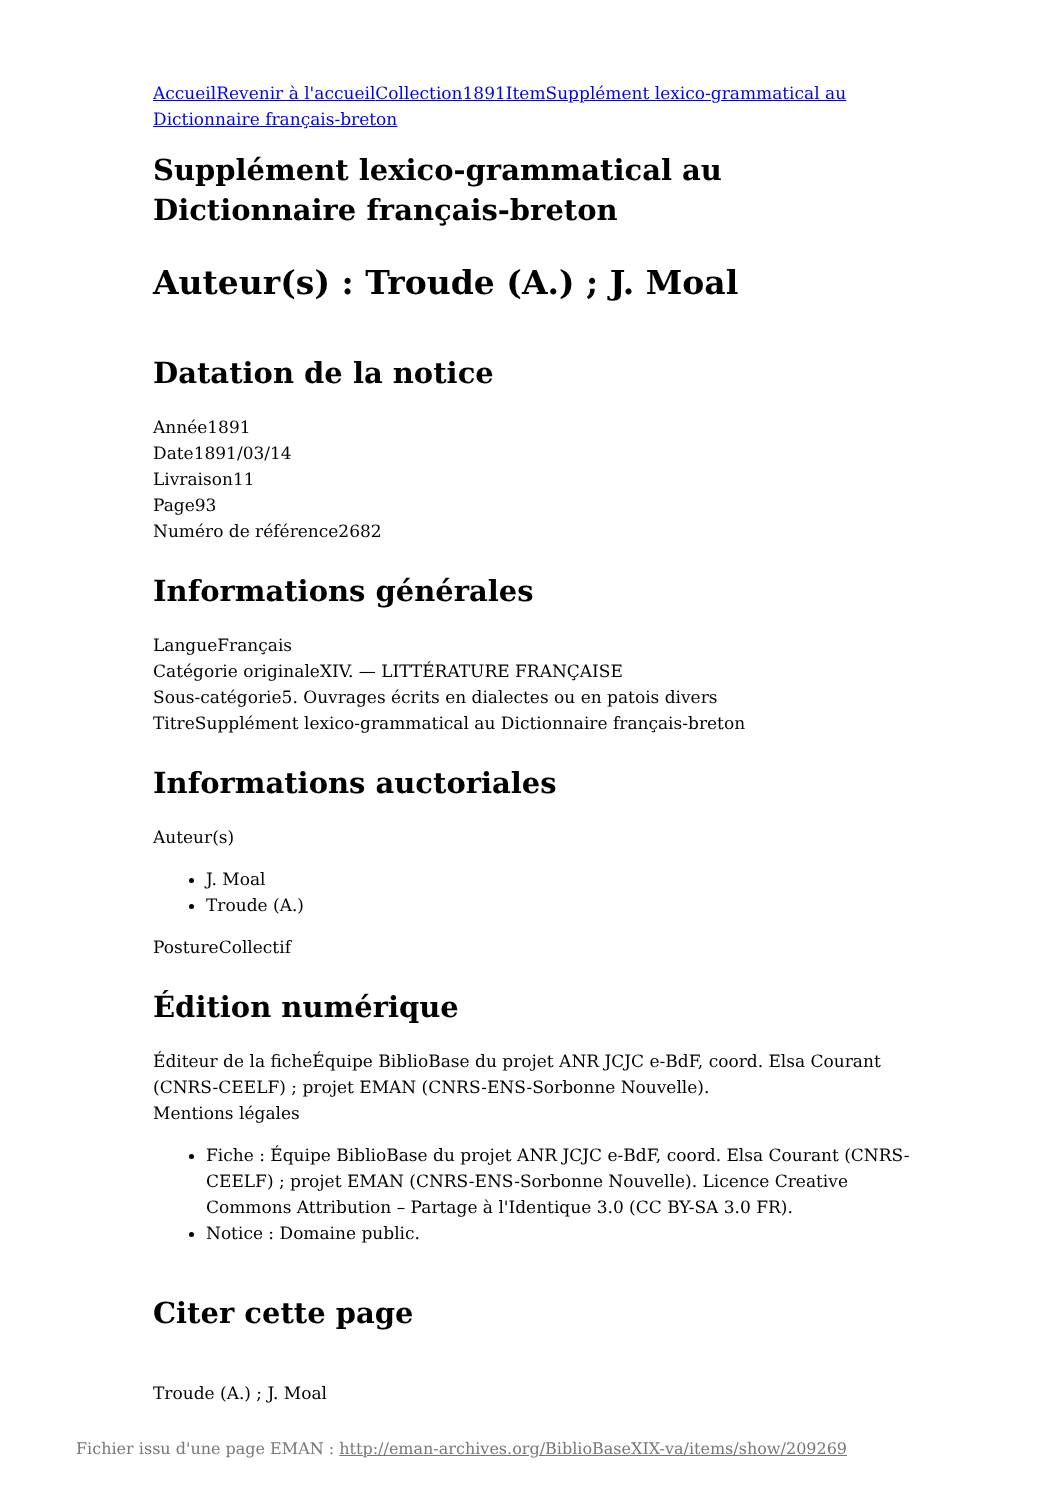Accueil Revenir à l'accueil Collection 1891 Item Supplément lexico-grammatical au Dictionnaire français-breton
Supplément lexico-grammatical au Dictionnaire français-breton
Auteur(s) : Troude (A.) ; J. Moal
Datation de la notice
Année1891
Date1891/03/14
Livraison11
Page93
Numéro de référence2682
Informations générales
LangueFrançais
Catégorie originaleXIV. — LITTÉRATURE FRANÇAISE
Sous-catégorie5. Ouvrages écrits en dialectes ou en patois divers
TitreSupplément lexico-grammatical au Dictionnaire français-breton
Informations auctoriales
Auteur(s)
J. Moal
Troude (A.)
PostureCollectif
Édition numérique
Éditeur de la ficheÉquipe BiblioBase du projet ANR JCJC e-BdF, coord. Elsa Courant (CNRS-CEELF) ; projet EMAN (CNRS-ENS-Sorbonne Nouvelle).
Mentions légales
Fiche : Équipe BiblioBase du projet ANR JCJC e-BdF, coord. Elsa Courant (CNRS-CEELF) ; projet EMAN (CNRS-ENS-Sorbonne Nouvelle). Licence Creative Commons Attribution – Partage à l'Identique 3.0 (CC BY-SA 3.0 FR).
Notice : Domaine public.
Citer cette page
Troude (A.) ; J. Moal
Fichier issu d'une page EMAN : http://eman-archives.org/BiblioBaseXIX-va/items/show/209269